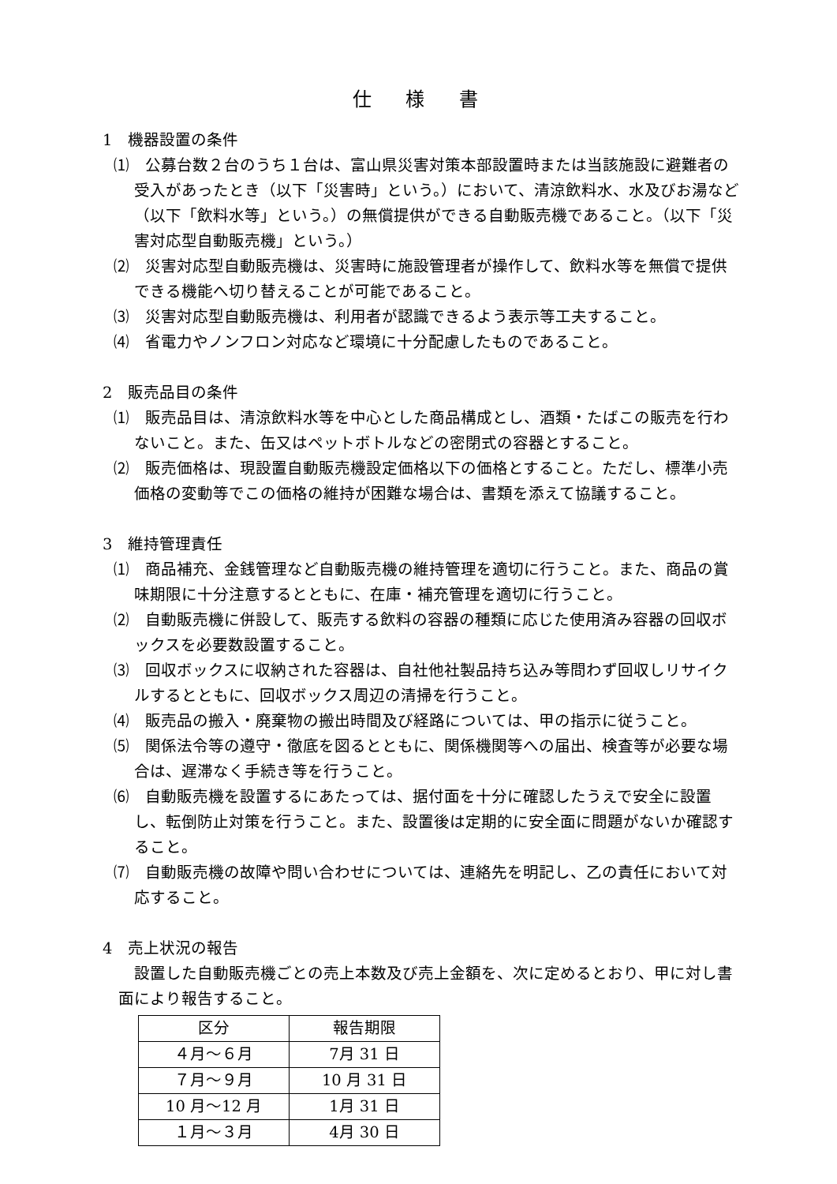仕 様 書
1　機器設置の条件
⑴　公募台数２台のうち１台は、富山県災害対策本部設置時または当該施設に避難者の受入があったとき（以下「災害時」という。）において、清涼飲料水、水及びお湯など（以下「飲料水等」という。）の無償提供ができる自動販売機であること。（以下「災害対応型自動販売機」という。）
⑵　災害対応型自動販売機は、災害時に施設管理者が操作して、飲料水等を無償で提供できる機能へ切り替えることが可能であること。
⑶　災害対応型自動販売機は、利用者が認識できるよう表示等工夫すること。
⑷　省電力やノンフロン対応など環境に十分配慮したものであること。
2　販売品目の条件
⑴　販売品目は、清涼飲料水等を中心とした商品構成とし、酒類・たばこの販売を行わないこと。また、缶又はペットボトルなどの密閉式の容器とすること。
⑵　販売価格は、現設置自動販売機設定価格以下の価格とすること。ただし、標準小売価格の変動等でこの価格の維持が困難な場合は、書類を添えて協議すること。
3　維持管理責任
⑴　商品補充、金銭管理など自動販売機の維持管理を適切に行うこと。また、商品の賞味期限に十分注意するとともに、在庫・補充管理を適切に行うこと。
⑵　自動販売機に併設して、販売する飲料の容器の種類に応じた使用済み容器の回収ボックスを必要数設置すること。
⑶　回収ボックスに収納された容器は、自社他社製品持ち込み等問わず回収しリサイクルするとともに、回収ボックス周辺の清掃を行うこと。
⑷　販売品の搬入・廃棄物の搬出時間及び経路については、甲の指示に従うこと。
⑸　関係法令等の遵守・徹底を図るとともに、関係機関等への届出、検査等が必要な場合は、遅滞なく手続き等を行うこと。
⑹　自動販売機を設置するにあたっては、据付面を十分に確認したうえで安全に設置し、転倒防止対策を行うこと。また、設置後は定期的に安全面に問題がないか確認すること。
⑺　自動販売機の故障や問い合わせについては、連絡先を明記し、乙の責任において対応すること。
4　売上状況の報告
設置した自動販売機ごとの売上本数及び売上金額を、次に定めるとおり、甲に対し書面により報告すること。
| 区分 | 報告期限 |
| --- | --- |
| ４月～６月 | 7月 31 日 |
| ７月～９月 | 10 月 31 日 |
| 10 月～12 月 | 1月 31 日 |
| １月～３月 | 4月 30 日 |